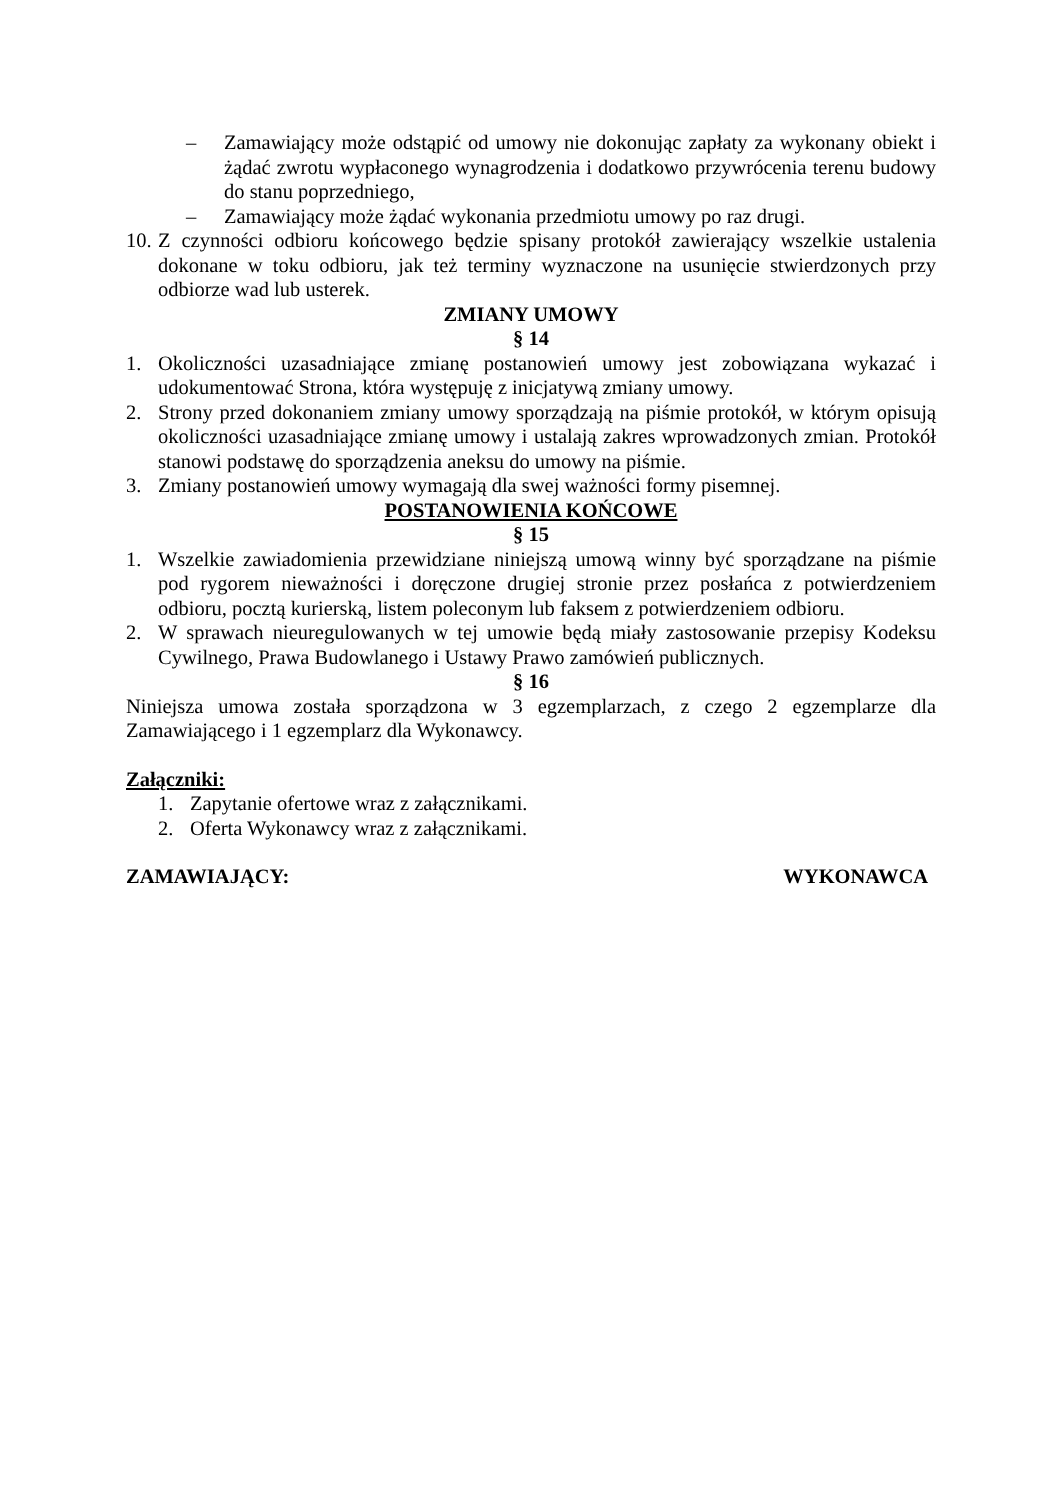– Zamawiający może odstąpić od umowy nie dokonując zapłaty za wykonany obiekt i żądać zwrotu wypłaconego wynagrodzenia i dodatkowo przywrócenia terenu budowy do stanu poprzedniego,
– Zamawiający może żądać wykonania przedmiotu umowy po raz drugi.
10. Z czynności odbioru końcowego będzie spisany protokół zawierający wszelkie ustalenia dokonane w toku odbioru, jak też terminy wyznaczone na usunięcie stwierdzonych przy odbiorze wad lub usterek.
ZMIANY UMOWY
§ 14
1. Okoliczności uzasadniające zmianę postanowień umowy jest zobowiązana wykazać i udokumentować Strona, która występuję z inicjatywą zmiany umowy.
2. Strony przed dokonaniem zmiany umowy sporządzają na piśmie protokół, w którym opisują okoliczności uzasadniające zmianę umowy i ustalają zakres wprowadzonych zmian. Protokół stanowi podstawę do sporządzenia aneksu do umowy na piśmie.
3. Zmiany postanowień umowy wymagają dla swej ważności formy pisemnej.
POSTANOWIENIA KOŃCOWE
§ 15
1. Wszelkie zawiadomienia przewidziane niniejszą umową winny być sporządzane na piśmie pod rygorem nieważności i doręczone drugiej stronie przez posłańca z potwierdzeniem odbioru, pocztą kurierską, listem poleconym lub faksem z potwierdzeniem odbioru.
2. W sprawach nieuregulowanych w tej umowie będą miały zastosowanie przepisy Kodeksu Cywilnego, Prawa Budowlanego i Ustawy Prawo zamówień publicznych.
§ 16
Niniejsza umowa została sporządzona w 3 egzemplarzach, z czego 2 egzemplarze dla Zamawiającego i 1 egzemplarz dla Wykonawcy.
Załączniki:
1. Zapytanie ofertowe wraz z załącznikami.
2. Oferta Wykonawcy wraz z załącznikami.
ZAMAWIAJĄCY: WYKONAWCA